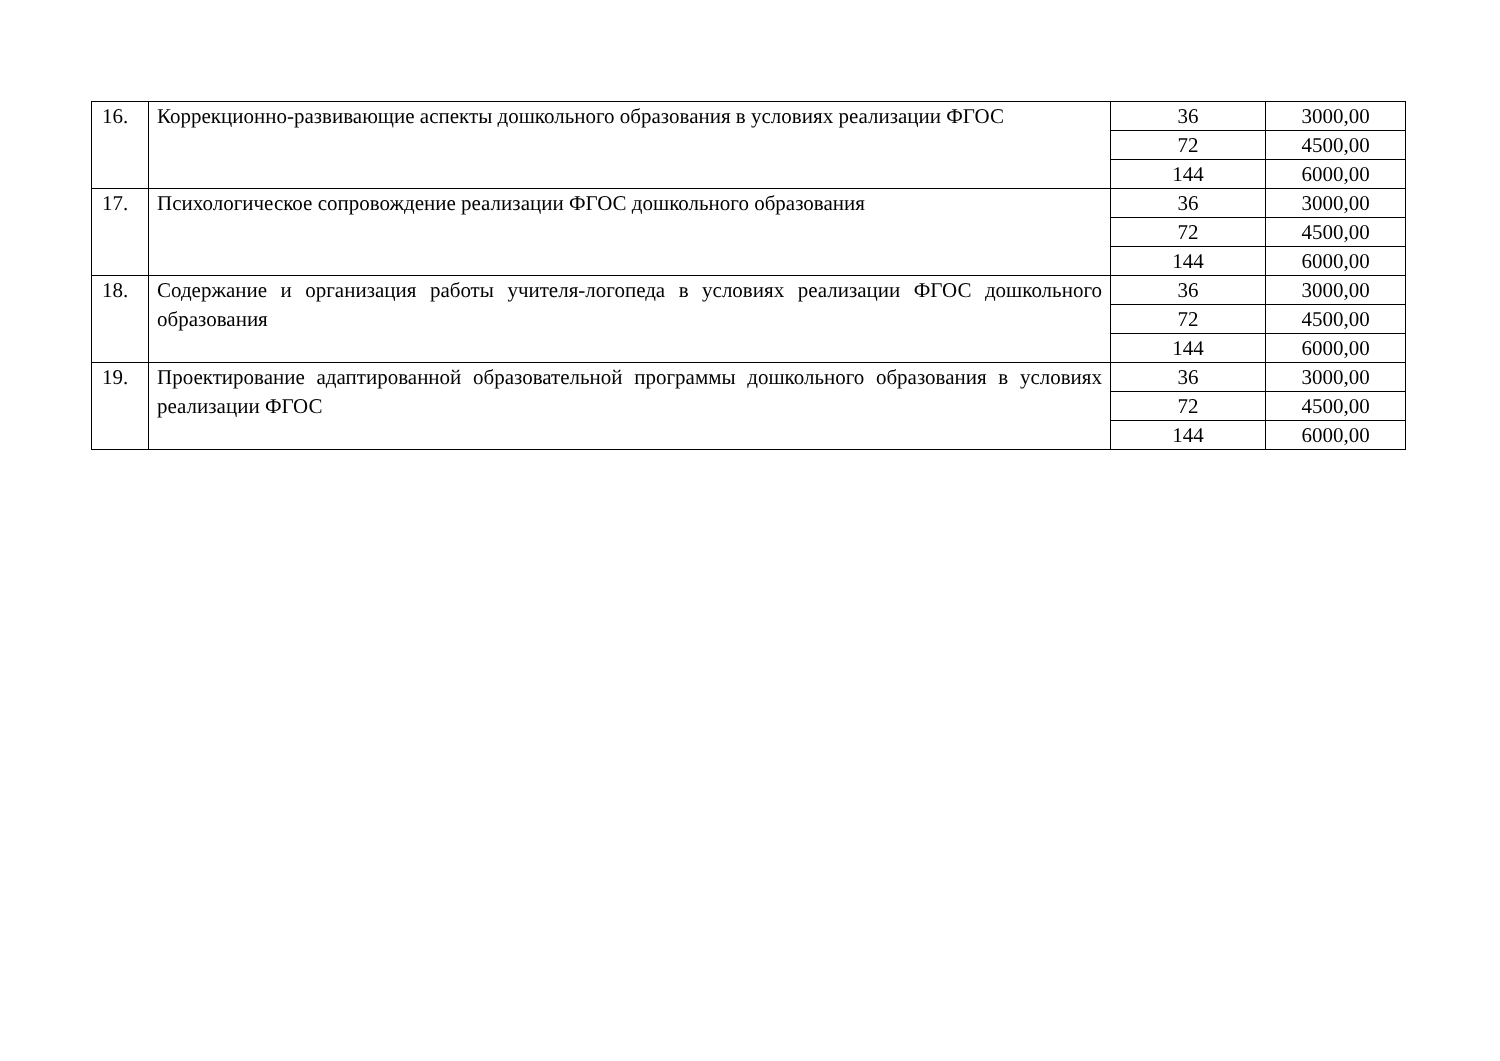| 16. | Коррекционно-развивающие аспекты дошкольного образования в условиях реализации ФГОС | 36 | 3000,00 |
| | | 72 | 4500,00 |
| | | 144 | 6000,00 |
| 17. | Психологическое сопровождение реализации ФГОС дошкольного образования | 36 | 3000,00 |
| | | 72 | 4500,00 |
| | | 144 | 6000,00 |
| 18. | Содержание и организация работы учителя-логопеда в условиях реализации ФГОС дошкольного образования | 36 | 3000,00 |
| | | 72 | 4500,00 |
| | | 144 | 6000,00 |
| 19. | Проектирование адаптированной образовательной программы дошкольного образования в условиях реализации ФГОС | 36 | 3000,00 |
| | | 72 | 4500,00 |
| | | 144 | 6000,00 |